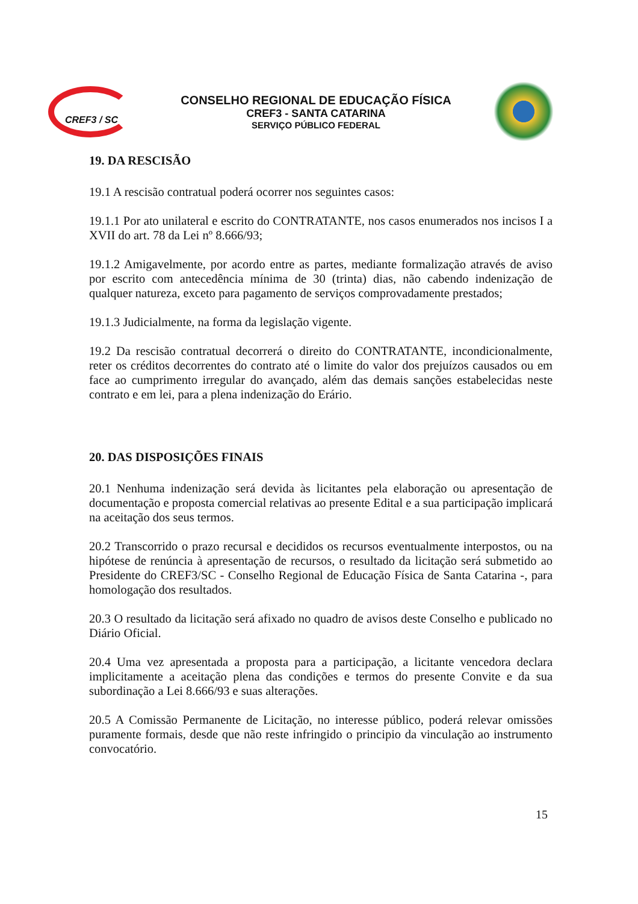CREF3 / SC
CONSELHO REGIONAL DE EDUCAÇÃO FÍSICA
CREF3 - SANTA CATARINA
SERVIÇO PÚBLICO FEDERAL
19. DA RESCISÃO
19.1 A rescisão contratual poderá ocorrer nos seguintes casos:
19.1.1 Por ato unilateral e escrito do CONTRATANTE, nos casos enumerados nos incisos I a XVII do art. 78 da Lei nº 8.666/93;
19.1.2 Amigavelmente, por acordo entre as partes, mediante formalização através de aviso por escrito com antecedência mínima de 30 (trinta) dias, não cabendo indenização de qualquer natureza, exceto para pagamento de serviços comprovadamente prestados;
19.1.3 Judicialmente, na forma da legislação vigente.
19.2 Da rescisão contratual decorrerá o direito do CONTRATANTE, incondicionalmente, reter os créditos decorrentes do contrato até o limite do valor dos prejuízos causados ou em face ao cumprimento irregular do avançado, além das demais sanções estabelecidas neste contrato e em lei, para a plena indenização do Erário.
20. DAS DISPOSIÇÕES FINAIS
20.1 Nenhuma indenização será devida às licitantes pela elaboração ou apresentação de documentação e proposta comercial relativas ao presente Edital e a sua participação implicará na aceitação dos seus termos.
20.2 Transcorrido o prazo recursal e decididos os recursos eventualmente interpostos, ou na hipótese de renúncia à apresentação de recursos, o resultado da licitação será submetido ao Presidente do CREF3/SC - Conselho Regional de Educação Física de Santa Catarina -, para homologação dos resultados.
20.3 O resultado da licitação será afixado no quadro de avisos deste Conselho e publicado no Diário Oficial.
20.4 Uma vez apresentada a proposta para a participação, a licitante vencedora declara implicitamente a aceitação plena das condições e termos do presente Convite e da sua subordinação a Lei 8.666/93 e suas alterações.
20.5 A Comissão Permanente de Licitação, no interesse público, poderá relevar omissões puramente formais, desde que não reste infringido o principio da vinculação ao instrumento convocatório.
15